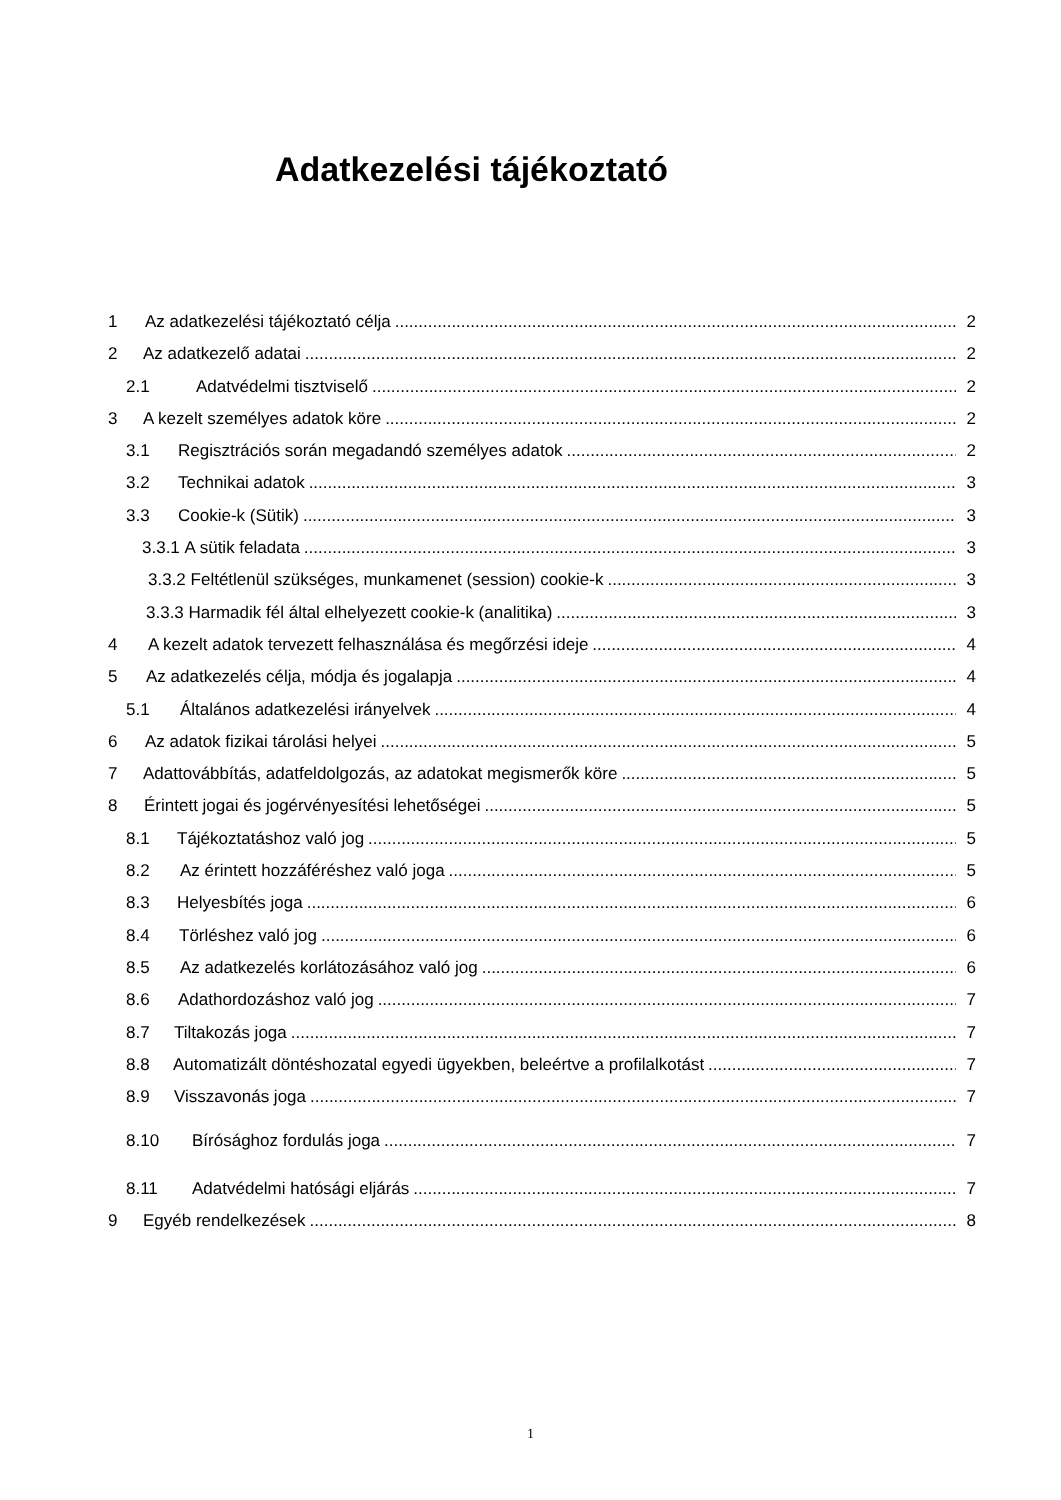Adatkezelési tájékoztató
1 Az adatkezelési tájékoztató célja 2
2 Az adatkezelő adatai 2
2.1 Adatvédelmi tisztviselő 2
3 A kezelt személyes adatok köre 2
3.1 Regisztrációs során megadandó személyes adatok 2
3.2 Technikai adatok 3
3.3 Cookie-k (Sütik) 3
3.3.1 A sütik feladata 3
3.3.2 Feltétlenül szükséges, munkamenet (session) cookie-k 3
3.3.3 Harmadik fél által elhelyezett cookie-k (analitika) 3
4 A kezelt adatok tervezett felhasználása és megőrzési ideje 4
5 Az adatkezelés célja, módja és jogalapja 4
5.1 Általános adatkezelési irányelvek 4
6 Az adatok fizikai tárolási helyei 5
7 Adattovábbítás, adatfeldolgozás, az adatokat megismerők köre 5
8 Érintett jogai és jogérvényesítési lehetőségei 5
8.1 Tájékoztatáshoz való jog 5
8.2 Az érintett hozzáféréshez való joga 5
8.3 Helyesbítés joga 6
8.4 Törléshez való jog 6
8.5 Az adatkezelés korlátozásához való jog 6
8.6 Adathordozáshoz való jog 7
8.7 Tiltakozás joga 7
8.8 Automatizált döntéshozatal egyedi ügyekben, beleértve a profilalkotást 7
8.9 Visszavonás joga 7
8.10 Bírósághoz fordulás joga 7
8.11 Adatvédelmi hatósági eljárás 7
9 Egyéb rendelkezések 8
1